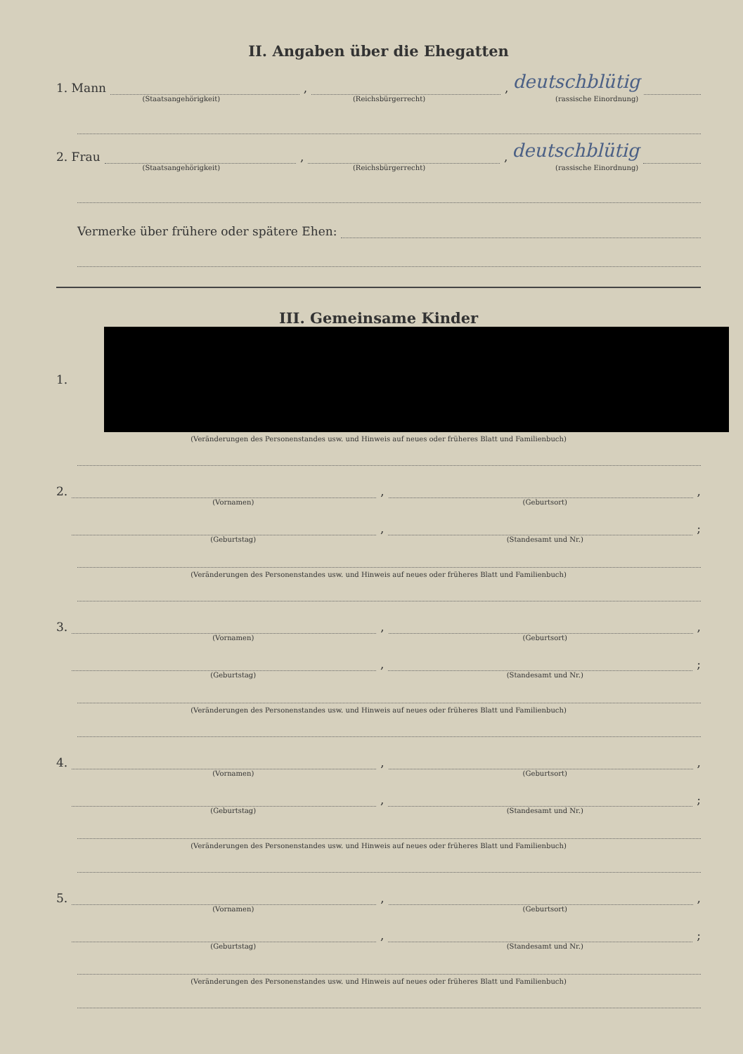II. Angaben über die Ehegatten
1. Mann
,
, deutschblütig
(Staatsangehörigkeit) (Reichsbürgerrecht) (rassische Einordnung)
2. Frau
,
, deutschblütig
(Staatsangehörigkeit) (Reichsbürgerrecht) (rassische Einordnung)
Vermerke über frühere oder spätere Ehen:
III. Gemeinsame Kinder
1.
(Veränderungen des Personenstandes usw. und Hinweis auf neues oder früheres Blatt und Familienbuch)
2.
,
,
(Vornamen) (Geburtsort)
,
;
(Geburtstag) (Standesamt und Nr.)
(Veränderungen des Personenstandes usw. und Hinweis auf neues oder früheres Blatt und Familienbuch)
3.
,
,
(Vornamen) (Geburtsort)
,
;
(Geburtstag) (Standesamt und Nr.)
(Veränderungen des Personenstandes usw. und Hinweis auf neues oder früheres Blatt und Familienbuch)
4.
,
,
(Vornamen) (Geburtsort)
,
;
(Geburtstag) (Standesamt und Nr.)
(Veränderungen des Personenstandes usw. und Hinweis auf neues oder früheres Blatt und Familienbuch)
5.
,
,
(Vornamen) (Geburtsort)
,
;
(Geburtstag) (Standesamt und Nr.)
(Veränderungen des Personenstandes usw. und Hinweis auf neues oder früheres Blatt und Familienbuch)